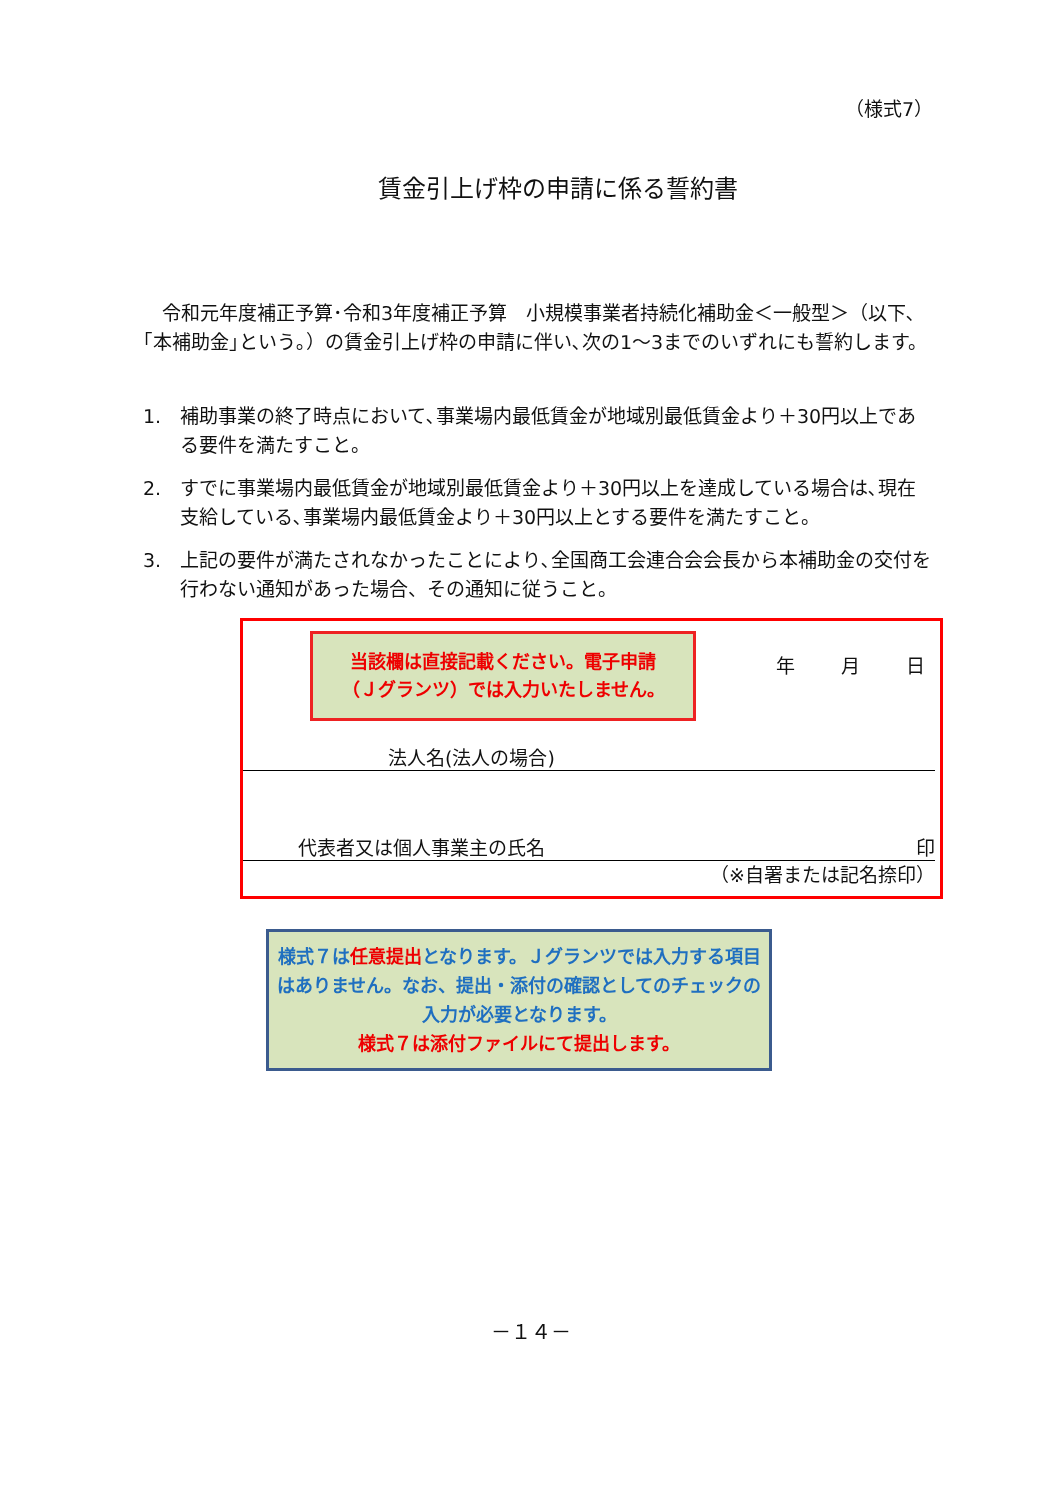（様式7）
賃金引上げ枠の申請に係る誓約書
　令和元年度補正予算･令和3年度補正予算　小規模事業者持続化補助金＜一般型＞（以下､｢本補助金｣という｡）の賃金引上げ枠の申請に伴い､次の1～3までのいずれにも誓約します。
1. 補助事業の終了時点において､事業場内最低賃金が地域別最低賃金より＋30円以上である要件を満たすこと。
2. すでに事業場内最低賃金が地域別最低賃金より＋30円以上を達成している場合は､現在支給している､事業場内最低賃金より＋30円以上とする要件を満たすこと。
3. 上記の要件が満たされなかったことにより､全国商工会連合会会長から本補助金の交付を行わない通知があった場合、その通知に従うこと。
当該欄は直接記載ください。電子申請
（Ｊグランツ）では入力いたしません。
年 月 日
法人名(法人の場合)
代表者又は個人事業主の氏名 印
（※自署または記名捺印）
様式７は任意提出となります。Ｊグランツでは入力する項目はありません。なお、提出・添付の確認としてのチェックの入力が必要となります。
様式７は添付ファイルにて提出します。
－１４－